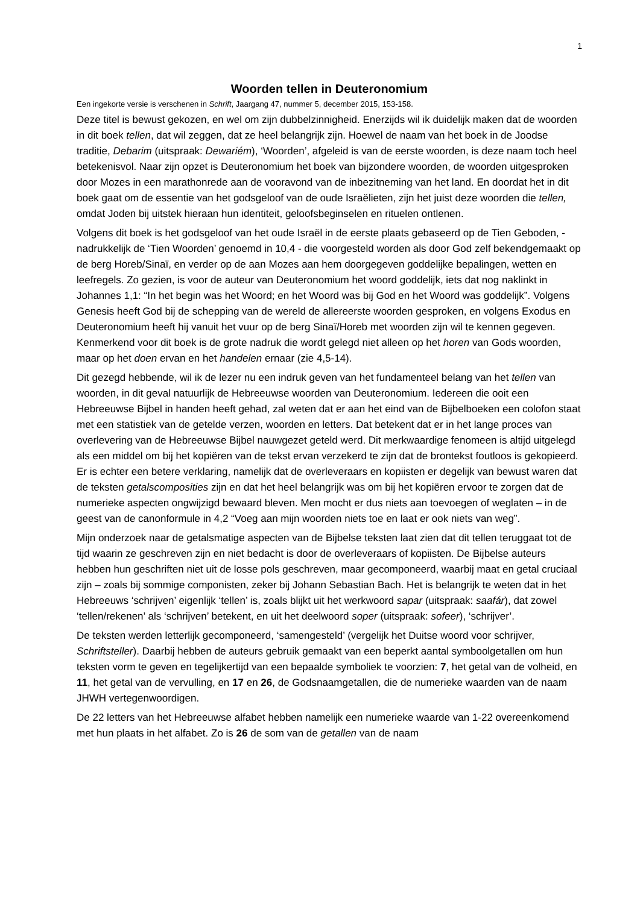1
Woorden tellen in Deuteronomium
Een ingekorte versie is verschenen in Schrift, Jaargang 47, nummer 5, december 2015, 153-158.
Deze titel is bewust gekozen, en wel om zijn dubbelzinnigheid. Enerzijds wil ik duidelijk maken dat de woorden in dit boek tellen, dat wil zeggen, dat ze heel belangrijk zijn. Hoewel de naam van het boek in de Joodse traditie, Debarim (uitspraak: Dewariém), ‘Woorden’, afgeleid is van de eerste woorden, is deze naam toch heel betekenisvol. Naar zijn opzet is Deuteronomium het boek van bijzondere woorden, de woorden uitgesproken door Mozes in een marathonrede aan de vooravond van de inbezitneming van het land. En doordat het in dit boek gaat om de essentie van het godsgeloof van de oude Israëlieten, zijn het juist deze woorden die tellen, omdat Joden bij uitstek hieraan hun identiteit, geloofsbeginselen en rituelen ontlenen.
Volgens dit boek is het godsgeloof van het oude Israël in de eerste plaats gebaseerd op de Tien Geboden, - nadrukkelijk de ‘Tien Woorden’ genoemd in 10,4 - die voorgesteld worden als door God zelf bekendgemaakt op de berg Horeb/Sinaï, en verder op de aan Mozes aan hem doorgegeven goddelijke bepalingen, wetten en leefregels. Zo gezien, is voor de auteur van Deuteronomium het woord goddelijk, iets dat nog naklinkt in Johannes 1,1: “In het begin was het Woord; en het Woord was bij God en het Woord was goddelijk”. Volgens Genesis heeft God bij de schepping van de wereld de allereerste woorden gesproken, en volgens Exodus en Deuteronomium heeft hij vanuit het vuur op de berg Sinaï/Horeb met woorden zijn wil te kennen gegeven. Kenmerkend voor dit boek is de grote nadruk die wordt gelegd niet alleen op het horen van Gods woorden, maar op het doen ervan en het handelen ernaar (zie 4,5-14).
Dit gezegd hebbende, wil ik de lezer nu een indruk geven van het fundamenteel belang van het tellen van woorden, in dit geval natuurlijk de Hebreeuwse woorden van Deuteronomium. Iedereen die ooit een Hebreeuwse Bijbel in handen heeft gehad, zal weten dat er aan het eind van de Bijbelboeken een colofon staat met een statistiek van de getelde verzen, woorden en letters. Dat betekent dat er in het lange proces van overlevering van de Hebreeuwse Bijbel nauwgezet geteld werd. Dit merkwaardige fenomeen is altijd uitgelegd als een middel om bij het kopiëren van de tekst ervan verzekerd te zijn dat de brontekst foutloos is gekopieerd. Er is echter een betere verklaring, namelijk dat de overleveraars en kopiisten er degelijk van bewust waren dat de teksten getalscomposities zijn en dat het heel belangrijk was om bij het kopiëren ervoor te zorgen dat de numerieke aspecten ongwijzigd bewaard bleven. Men mocht er dus niets aan toevoegen of weglaten – in de geest van de canonformule in 4,2 “Voeg aan mijn woorden niets toe en laat er ook niets van weg”.
Mijn onderzoek naar de getalsmatige aspecten van de Bijbelse teksten laat zien dat dit tellen teruggaat tot de tijd waarin ze geschreven zijn en niet bedacht is door de overleveraars of kopiisten. De Bijbelse auteurs hebben hun geschriften niet uit de losse pols geschreven, maar gecomponeerd, waarbij maat en getal cruciaal zijn – zoals bij sommige componisten, zeker bij Johann Sebastian Bach. Het is belangrijk te weten dat in het Hebreeuws ‘schrijven’ eigenlijk ‘tellen’ is, zoals blijkt uit het werkwoord sapar (uitspraak: saafár), dat zowel ‘tellen/rekenen’ als ‘schrijven’ betekent, en uit het deelwoord soper (uitspraak: sofeer), ‘schrijver’.
De teksten werden letterlijk gecomponeerd, ‘samengesteld’ (vergelijk het Duitse woord voor schrijver, Schriftsteller). Daarbij hebben de auteurs gebruik gemaakt van een beperkt aantal symboolgetallen om hun teksten vorm te geven en tegelijkertijd van een bepaalde symboliek te voorzien: 7, het getal van de volheid, en 11, het getal van de vervulling, en 17 en 26, de Godsnaamgetallen, die de numerieke waarden van de naam JHWH vertegenwoordigen.
De 22 letters van het Hebreeuwse alfabet hebben namelijk een numerieke waarde van 1-22 overeenkomend met hun plaats in het alfabet. Zo is 26 de som van de getallen van de naam